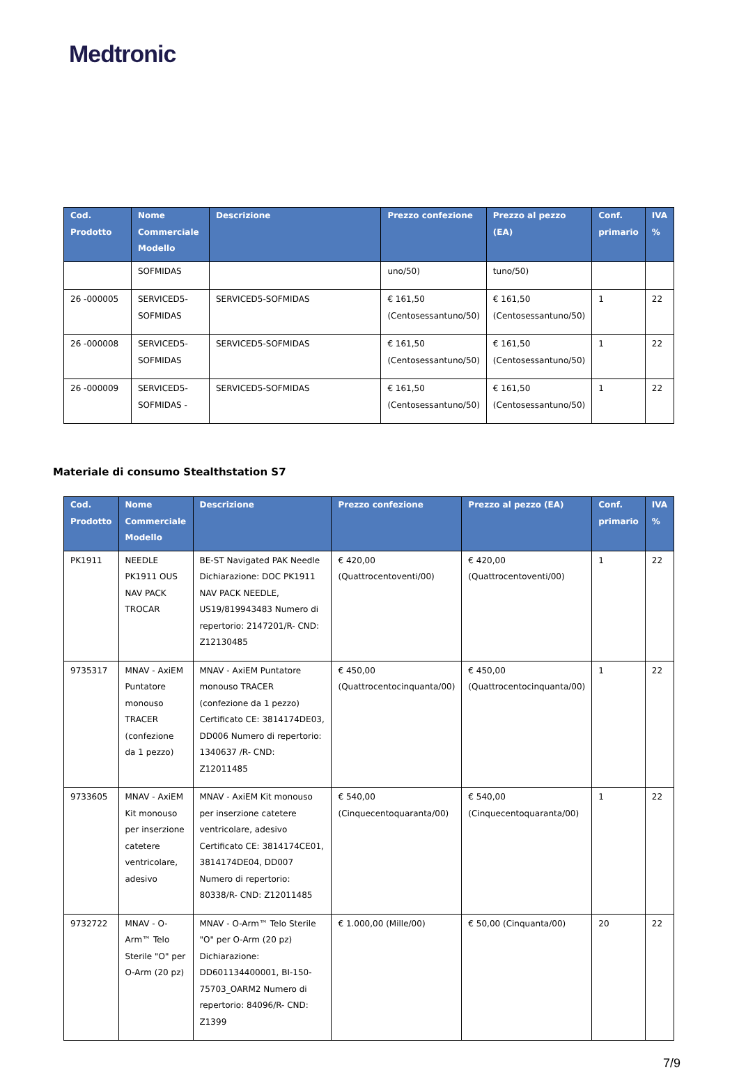Medtronic
| Cod. Prodotto | Nome Commerciale Modello | Descrizione | Prezzo confezione | Prezzo al pezzo (EA) | Conf. primario | IVA % |
| --- | --- | --- | --- | --- | --- | --- |
| | SOFMIDAS | | uno/50) | tuno/50) | | |
| 26 -000005 | SERVICED5-SOFMIDAS | SERVICED5-SOFMIDAS | € 161,50 (Centosessantuno/50) | € 161,50 (Centosessantuno/50) | 1 | 22 |
| 26 -000008 | SERVICED5-SOFMIDAS | SERVICED5-SOFMIDAS | € 161,50 (Centosessantuno/50) | € 161,50 (Centosessantuno/50) | 1 | 22 |
| 26 -000009 | SERVICED5-SOFMIDAS - | SERVICED5-SOFMIDAS | € 161,50 (Centosessantuno/50) | € 161,50 (Centosessantuno/50) | 1 | 22 |
Materiale di consumo Stealthstation S7
| Cod. Prodotto | Nome Commerciale Modello | Descrizione | Prezzo confezione | Prezzo al pezzo (EA) | Conf. primario | IVA % |
| --- | --- | --- | --- | --- | --- | --- |
| PK1911 | NEEDLE PK1911 OUS NAV PACK TROCAR | BE-ST Navigated PAK Needle Dichiarazione: DOC PK1911 NAV PACK NEEDLE, US19/819943483 Numero di repertorio: 2147201/R- CND: Z12130485 | € 420,00 (Quattrocentoventi/00) | € 420,00 (Quattrocentoventi/00) | 1 | 22 |
| 9735317 | MNAV - AxiEM Puntatore monouso TRACER (confezione da 1 pezzo) | MNAV - AxiEM Puntatore monouso TRACER (confezione da 1 pezzo) Certificato CE: 3814174DE03, DD006 Numero di repertorio: 1340637 /R- CND: Z12011485 | € 450,00 (Quattrocentocinquanta/00) | € 450,00 (Quattrocentocinquanta/00) | 1 | 22 |
| 9733605 | MNAV - AxiEM Kit monouso per inserzione catetere ventricolare, adesivo | MNAV - AxiEM Kit monouso per inserzione catetere ventricolare, adesivo Certificato CE: 3814174CE01, 3814174DE04, DD007 Numero di repertorio: 80338/R- CND: Z12011485 | € 540,00 (Cinquecentoquaranta/00) | € 540,00 (Cinquecentoquaranta/00) | 1 | 22 |
| 9732722 | MNAV - O-Arm™ Telo Sterile "O" per O-Arm (20 pz) | MNAV - O-Arm™ Telo Sterile "O" per O-Arm (20 pz) Dichiarazione: DD601134400001, BI-150-75703_OARM2 Numero di repertorio: 84096/R- CND: Z1399 | € 1.000,00 (Mille/00) | € 50,00 (Cinquanta/00) | 20 | 22 |
7/9